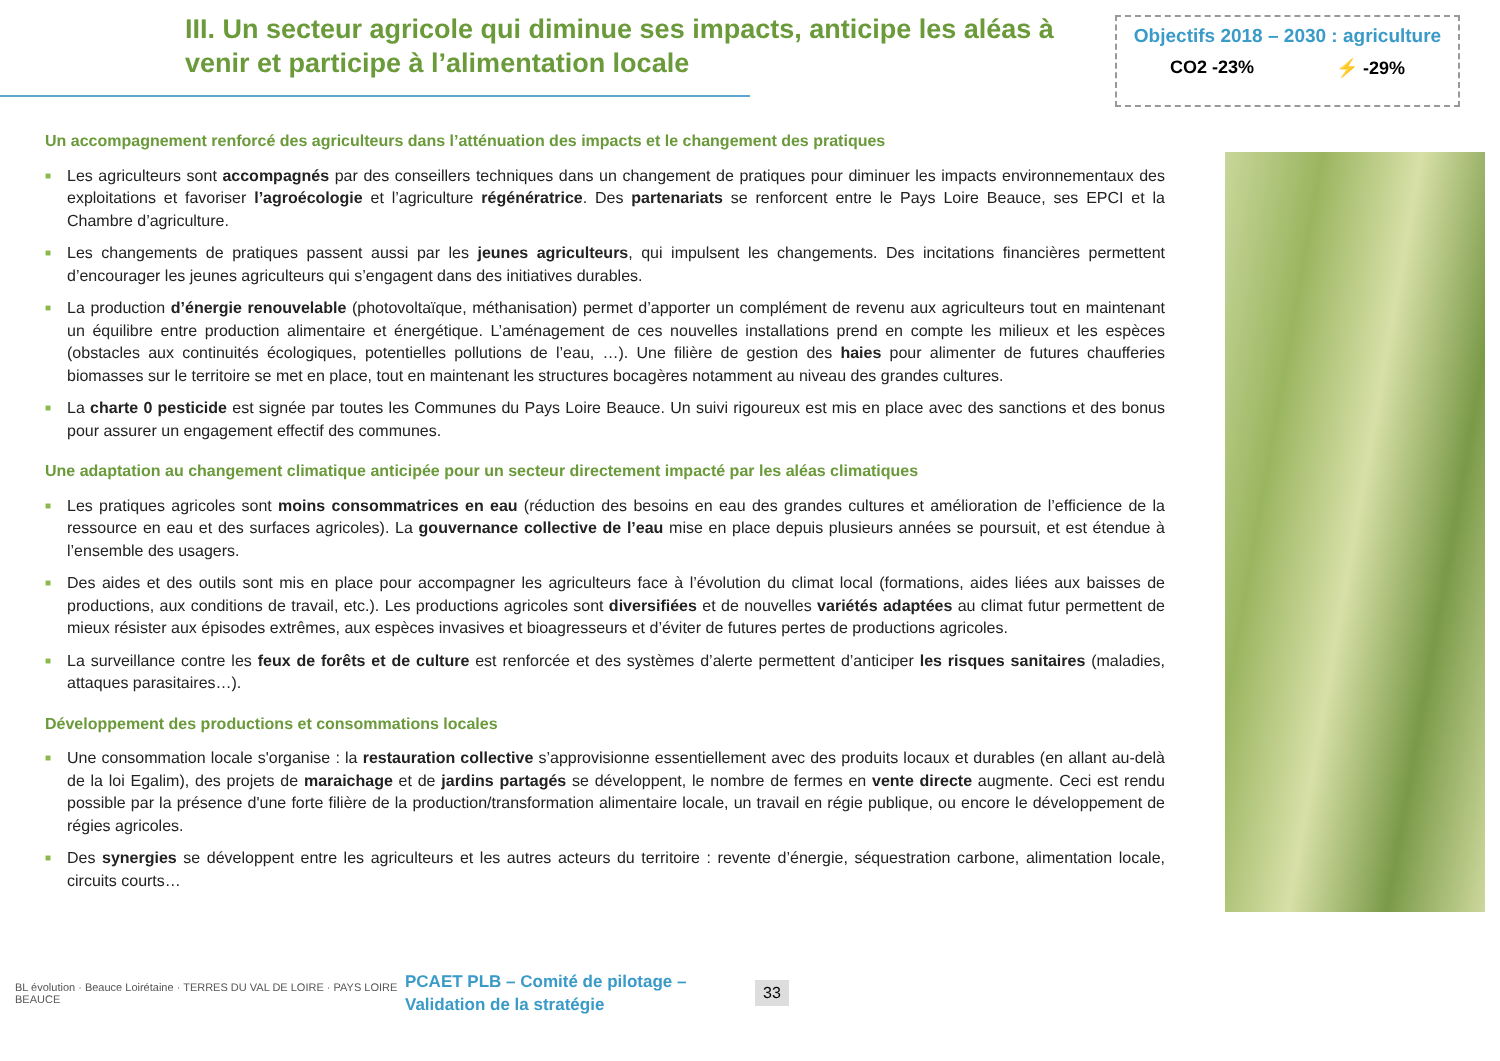III. Un secteur agricole qui diminue ses impacts, anticipe les aléas à venir et participe à l’alimentation locale
Objectifs 2018 – 2030 : agriculture
CO2 -23% ⚡ -29%
Un accompagnement renforcé des agriculteurs dans l’atténuation des impacts et le changement des pratiques
■ Les agriculteurs sont accompagnés par des conseillers techniques dans un changement de pratiques pour diminuer les impacts environnementaux des exploitations et favoriser l’agroécologie et l’agriculture régénératrice. Des partenariats se renforcent entre le Pays Loire Beauce, ses EPCI et la Chambre d’agriculture.
■ Les changements de pratiques passent aussi par les jeunes agriculteurs, qui impulsent les changements. Des incitations financières permettent d’encourager les jeunes agriculteurs qui s’engagent dans des initiatives durables.
■ La production d’énergie renouvelable (photovoltaïque, méthanisation) permet d’apporter un complément de revenu aux agriculteurs tout en maintenant un équilibre entre production alimentaire et énergétique. L’aménagement de ces nouvelles installations prend en compte les milieux et les espèces (obstacles aux continuités écologiques, potentielles pollutions de l’eau, …). Une filière de gestion des haies pour alimenter de futures chaufferies biomasses sur le territoire se met en place, tout en maintenant les structures bocagères notamment au niveau des grandes cultures.
■ La charte 0 pesticide est signée par toutes les Communes du Pays Loire Beauce. Un suivi rigoureux est mis en place avec des sanctions et des bonus pour assurer un engagement effectif des communes.
Une adaptation au changement climatique anticipée pour un secteur directement impacté par les aléas climatiques
■ Les pratiques agricoles sont moins consommatrices en eau (réduction des besoins en eau des grandes cultures et amélioration de l’efficience de la ressource en eau et des surfaces agricoles). La gouvernance collective de l’eau mise en place depuis plusieurs années se poursuit, et est étendue à l’ensemble des usagers.
■ Des aides et des outils sont mis en place pour accompagner les agriculteurs face à l’évolution du climat local (formations, aides liées aux baisses de productions, aux conditions de travail, etc.). Les productions agricoles sont diversifiées et de nouvelles variétés adaptées au climat futur permettent de mieux résister aux épisodes extrêmes, aux espèces invasives et bioagresseurs et d’éviter de futures pertes de productions agricoles.
■ La surveillance contre les feux de forêts et de culture est renforcée et des systèmes d’alerte permettent d’anticiper les risques sanitaires (maladies, attaques parasitaires…).
Développement des productions et consommations locales
■ Une consommation locale s'organise : la restauration collective s’approvisionne essentiellement avec des produits locaux et durables (en allant au-delà de la loi Egalim), des projets de maraichage et de jardins partagés se développent, le nombre de fermes en vente directe augmente. Ceci est rendu possible par la présence d'une forte filière de la production/transformation alimentaire locale, un travail en régie publique, ou encore le développement de régies agricoles.
■ Des synergies se développent entre les agriculteurs et les autres acteurs du territoire : revente d’énergie, séquestration carbone, alimentation locale, circuits courts…
BL évolution · Beauce Loirétaine · TERRES DU VAL DE LOIRE · PAYS LOIRE BEAUCE
PCAET PLB – Comité de pilotage – Validation de la stratégie
33